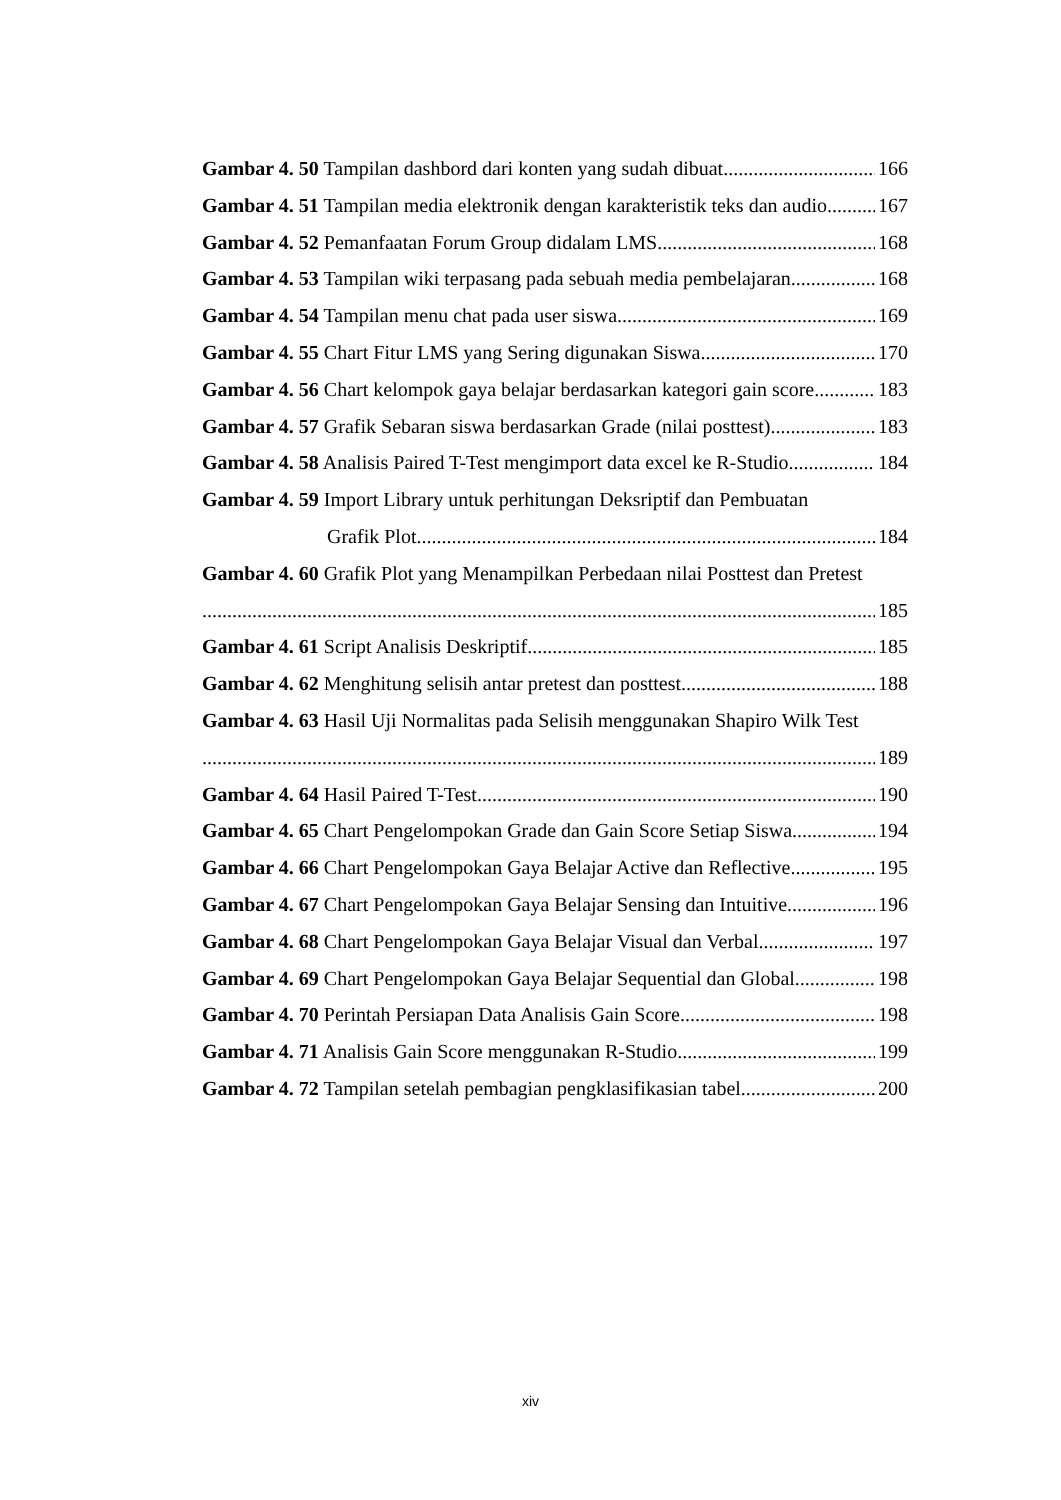Gambar 4. 50 Tampilan dashbord dari konten yang sudah dibuat 166
Gambar 4. 51 Tampilan media elektronik dengan karakteristik teks dan audio 167
Gambar 4. 52 Pemanfaatan Forum Group didalam LMS 168
Gambar 4. 53 Tampilan wiki terpasang pada sebuah media pembelajaran 168
Gambar 4. 54 Tampilan menu chat pada user siswa 169
Gambar 4. 55 Chart Fitur LMS yang Sering digunakan Siswa 170
Gambar 4. 56 Chart kelompok gaya belajar berdasarkan kategori gain score 183
Gambar 4. 57 Grafik Sebaran siswa berdasarkan Grade (nilai posttest) 183
Gambar 4. 58 Analisis Paired T-Test mengimport data excel ke R-Studio 184
Gambar 4. 59 Import Library untuk perhitungan Deksriptif dan Pembuatan
Grafik Plot 184
Gambar 4. 60 Grafik Plot yang Menampilkan Perbedaan nilai Posttest dan Pretest
185
Gambar 4. 61 Script Analisis Deskriptif 185
Gambar 4. 62 Menghitung selisih antar pretest dan posttest 188
Gambar 4. 63 Hasil Uji Normalitas pada Selisih menggunakan Shapiro Wilk Test
189
Gambar 4. 64 Hasil Paired T-Test 190
Gambar 4. 65 Chart Pengelompokan Grade dan Gain Score Setiap Siswa 194
Gambar 4. 66 Chart Pengelompokan Gaya Belajar Active dan Reflective 195
Gambar 4. 67 Chart Pengelompokan Gaya Belajar Sensing dan Intuitive 196
Gambar 4. 68 Chart Pengelompokan Gaya Belajar Visual dan Verbal 197
Gambar 4. 69 Chart Pengelompokan Gaya Belajar Sequential dan Global 198
Gambar 4. 70 Perintah Persiapan Data Analisis Gain Score 198
Gambar 4. 71 Analisis Gain Score menggunakan R-Studio 199
Gambar 4. 72 Tampilan setelah pembagian pengklasifikasian tabel 200
xiv